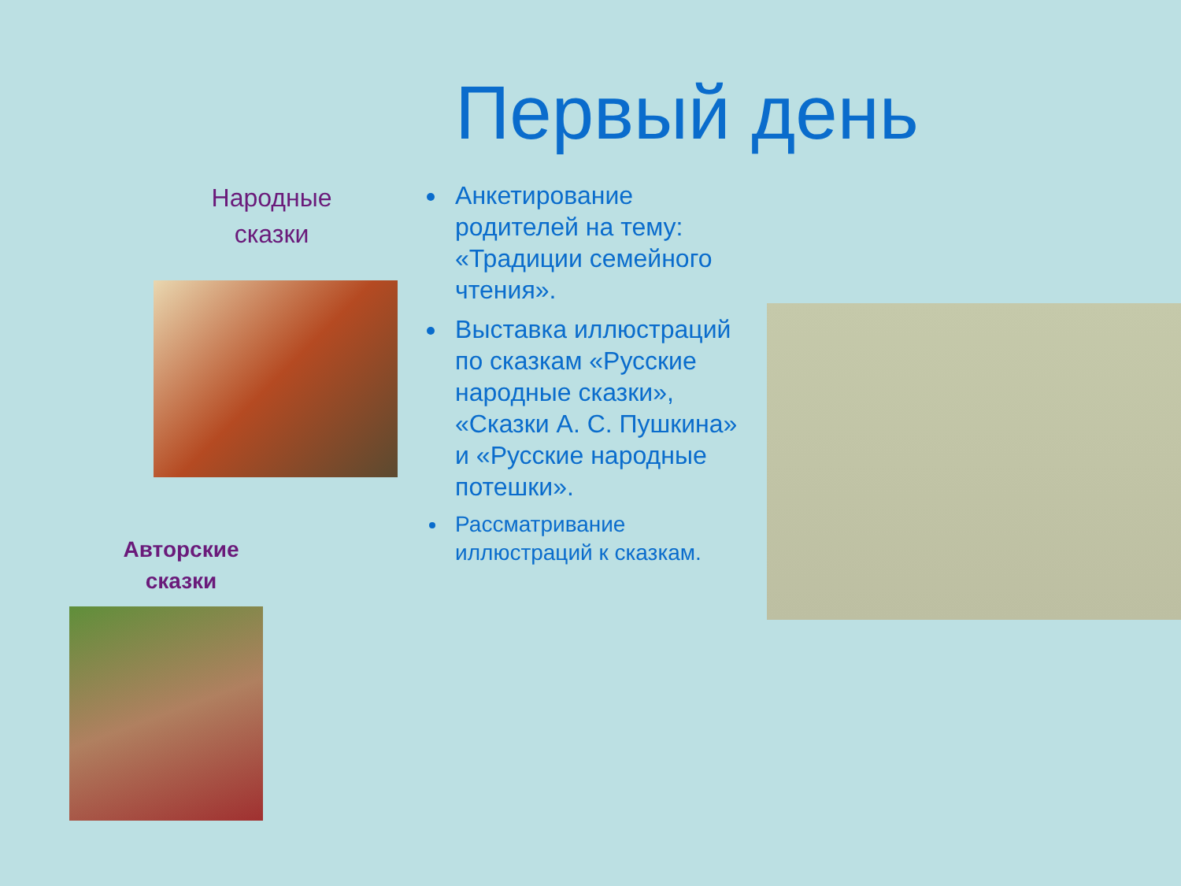Первый день
Народные
сказки
Авторские
сказки
Анкетирование родителей на тему: «Традиции семейного чтения».
Выставка иллюстраций по сказкам «Русские народные сказки», «Сказки А. С. Пушкина» и «Русские народные потешки».
Рассматривание иллюстраций к сказкам.